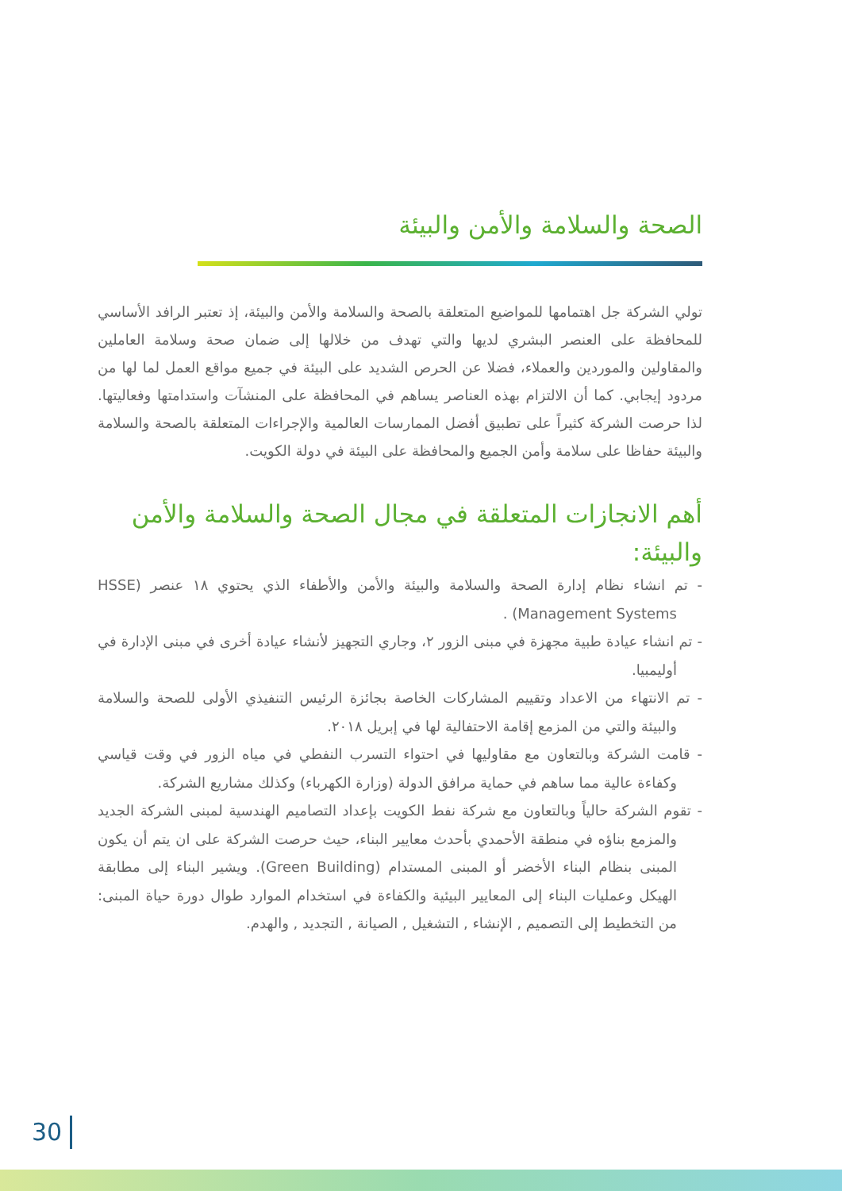الصحة والسلامة والأمن والبيئة
تولي الشركة جل اهتمامها للمواضيع المتعلقة بالصحة والسلامة والأمن والبيئة، إذ تعتبر الرافد الأساسي للمحافظة على العنصر البشري لديها والتي تهدف من خلالها إلى ضمان صحة وسلامة العاملين والمقاولين والموردين والعملاء، فضلا عن الحرص الشديد على البيئة في جميع مواقع العمل لما لها من مردود إيجابي. كما أن الالتزام بهذه العناصر يساهم في المحافظة على المنشآت واستدامتها وفعاليتها. لذا حرصت الشركة كثيراً على تطبيق أفضل الممارسات العالمية والإجراءات المتعلقة بالصحة والسلامة والبيئة حفاظا على سلامة وأمن الجميع والمحافظة على البيئة في دولة الكويت.
أهم الانجازات المتعلقة في مجال الصحة والسلامة والأمن والبيئة:
- تم انشاء نظام إدارة الصحة والسلامة والبيئة والأمن والأطفاء الذي يحتوي ١٨ عنصر (HSSE Management Systems) .
- تم انشاء عيادة طبية مجهزة في مبنى الزور ٢، وجاري التجهيز لأنشاء عيادة أخرى في مبنى الإدارة في أوليمبيا.
- تم الانتهاء من الاعداد وتقييم المشاركات الخاصة بجائزة الرئيس التنفيذي الأولى للصحة والسلامة والبيئة والتي من المزمع إقامة الاحتفالية لها في إبريل ٢٠١٨.
- قامت الشركة وبالتعاون مع مقاوليها في احتواء التسرب النفطي في مياه الزور في وقت قياسي وكفاءة عالية مما ساهم في حماية مرافق الدولة (وزارة الكهرباء) وكذلك مشاريع الشركة.
- تقوم الشركة حالياً وبالتعاون مع شركة نفط الكويت بإعداد التصاميم الهندسية لمبنى الشركة الجديد والمزمع بناؤه في منطقة الأحمدي بأحدث معايير البناء، حيث حرصت الشركة على ان يتم أن يكون المبنى بنظام البناء الأخضر أو المبنى المستدام (Green Building). ويشير البناء إلى مطابقة الهيكل وعمليات البناء إلى المعايير البيئية والكفاءة في استخدام الموارد طوال دورة حياة المبنى: من التخطيط إلى التصميم , الإنشاء , التشغيل , الصيانة , التجديد , والهدم.
30